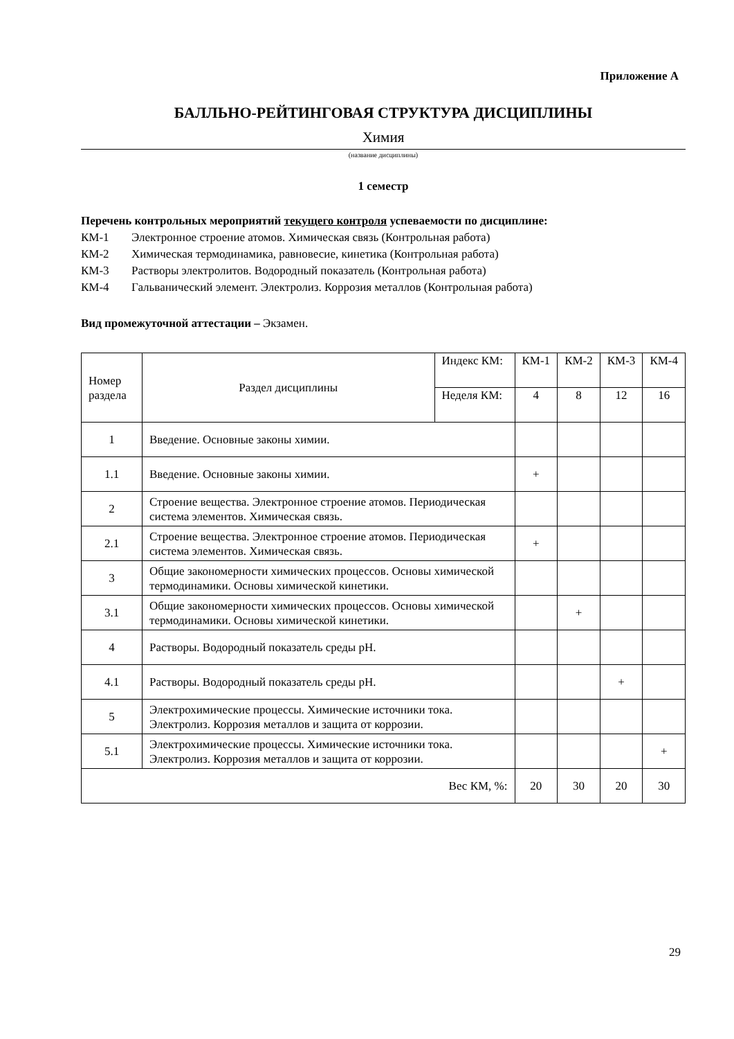Приложение А
БАЛЛЬНО-РЕЙТИНГОВАЯ СТРУКТУРА ДИСЦИПЛИНЫ
Химия
(название дисциплины)
1 семестр
Перечень контрольных мероприятий текущего контроля успеваемости по дисциплине:
КМ-1 Электронное строение атомов. Химическая связь (Контрольная работа)
КМ-2 Химическая термодинамика, равновесие, кинетика (Контрольная работа)
КМ-3 Растворы электролитов. Водородный показатель (Контрольная работа)
КМ-4 Гальванический элемент. Электролиз. Коррозия металлов (Контрольная работа)
Вид промежуточной аттестации – Экзамен.
| Номер раздела | Раздел дисциплины | Индекс КМ: | КМ-1 | КМ-2 | КМ-3 | КМ-4 |
| | | Неделя КМ: | 4 | 8 | 12 | 16 |
| 1 | Введение. Основные законы химии. | | | | | |
| 1.1 | Введение. Основные законы химии. | | + | | | |
| 2 | Строение вещества. Электронное строение атомов. Периодическая система элементов. Химическая связь. | | | | | |
| 2.1 | Строение вещества. Электронное строение атомов. Периодическая система элементов. Химическая связь. | | + | | | |
| 3 | Общие закономерности химических процессов. Основы химической термодинамики. Основы химической кинетики. | | | | | |
| 3.1 | Общие закономерности химических процессов. Основы химической термодинамики. Основы химической кинетики. | | | + | | |
| 4 | Растворы. Водородный показатель среды pH. | | | | | |
| 4.1 | Растворы. Водородный показатель среды pH. | | | | + | |
| 5 | Электрохимические процессы. Химические источники тока. Электролиз. Коррозия металлов и защита от коррозии. | | | | | |
| 5.1 | Электрохимические процессы. Химические источники тока. Электролиз. Коррозия металлов и защита от коррозии. | | | | | + |
| Вес КМ, %: | | | 20 | 30 | 20 | 30 |
29